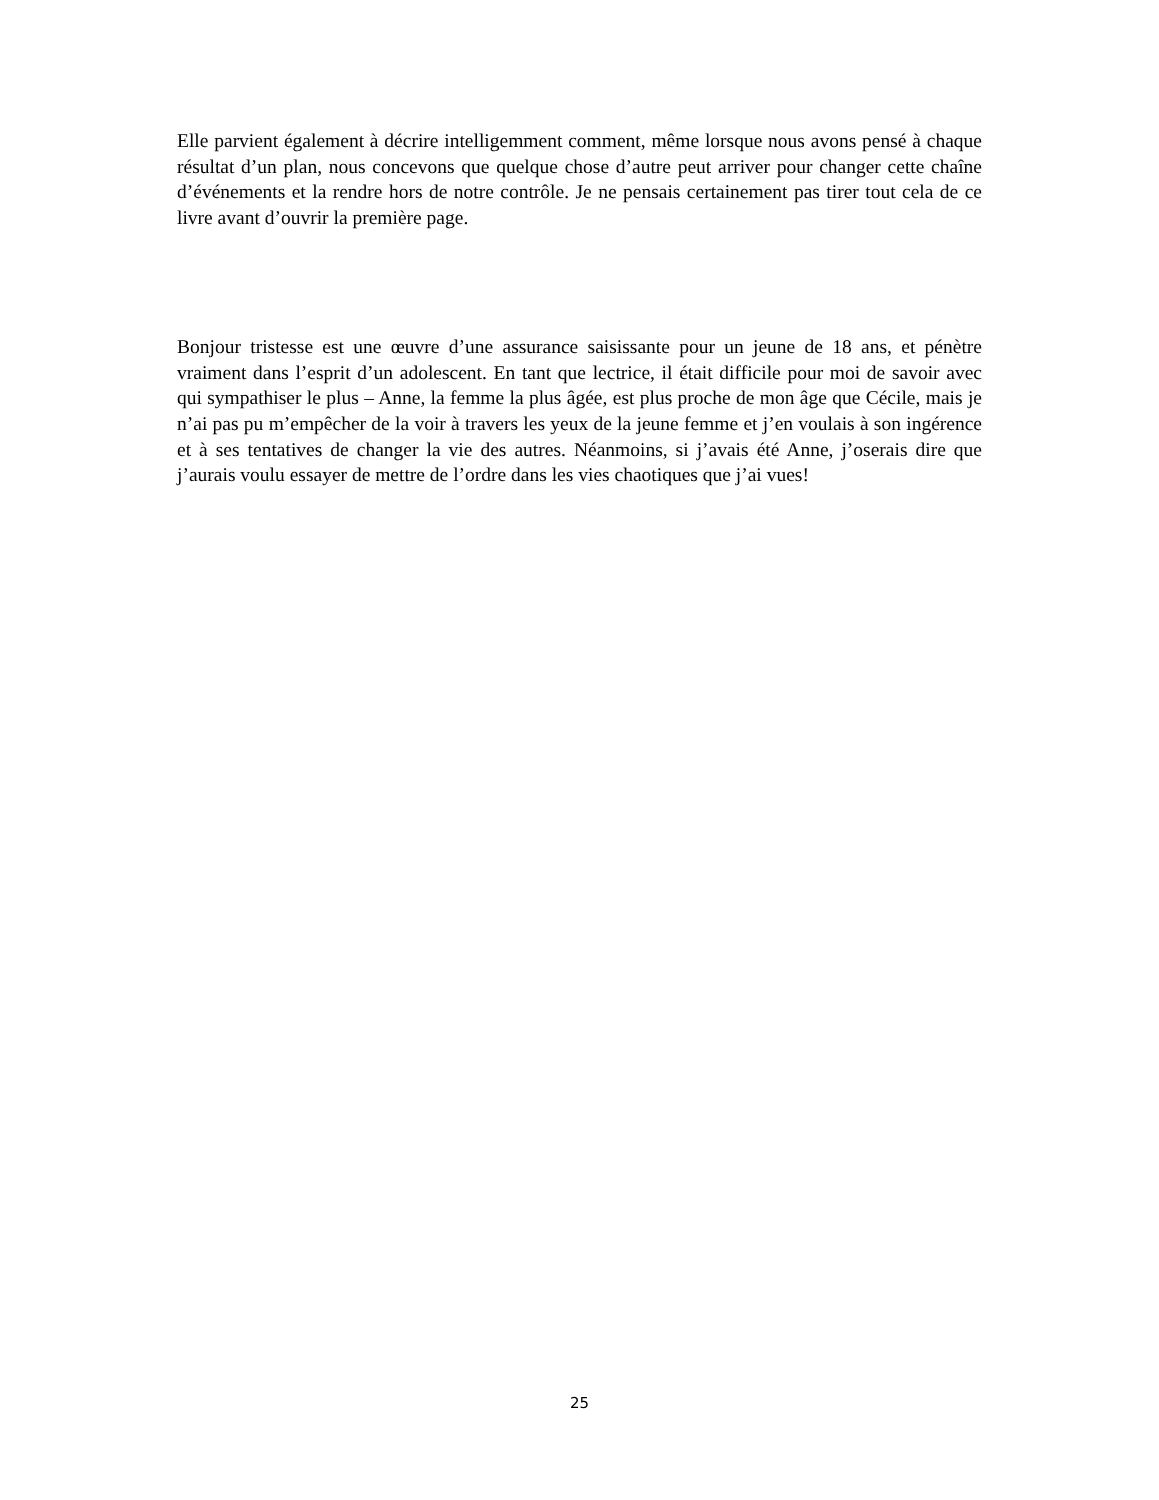Elle parvient également à décrire intelligemment comment, même lorsque nous avons pensé à chaque résultat d’un plan, nous concevons que quelque chose d’autre peut arriver pour changer cette chaîne d’événements et la rendre hors de notre contrôle. Je ne pensais certainement pas tirer tout cela de ce livre avant d’ouvrir la première page.
Bonjour tristesse est une œuvre d’une assurance saisissante pour un jeune de 18 ans, et pénètre vraiment dans l’esprit d’un adolescent. En tant que lectrice, il était difficile pour moi de savoir avec qui sympathiser le plus – Anne, la femme la plus âgée, est plus proche de mon âge que Cécile, mais je n’ai pas pu m’empêcher de la voir à travers les yeux de la jeune femme et j’en voulais à son ingérence et à ses tentatives de changer la vie des autres. Néanmoins, si j’avais été Anne, j’oserais dire que j’aurais voulu essayer de mettre de l’ordre dans les vies chaotiques que j’ai vues!
25